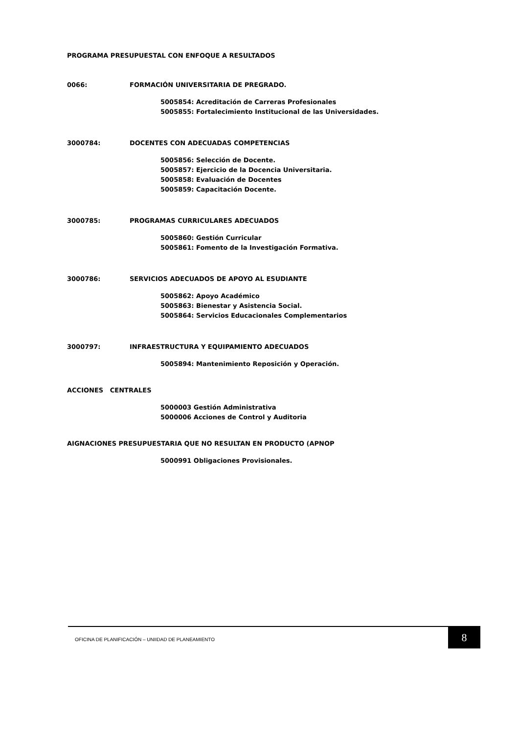PROGRAMA PRESUPUESTAL CON ENFOQUE A RESULTADOS
0066: FORMACIÓN UNIVERSITARIA DE PREGRADO.
5005854: Acreditación de Carreras Profesionales
5005855: Fortalecimiento Institucional de las Universidades.
3000784: DOCENTES CON ADECUADAS COMPETENCIAS
5005856: Selección de Docente.
5005857: Ejercicio de la Docencia Universitaria.
5005858: Evaluación de Docentes
5005859: Capacitación Docente.
3000785: PROGRAMAS CURRICULARES ADECUADOS
5005860: Gestión Curricular
5005861: Fomento de la Investigación Formativa.
3000786: SERVICIOS ADECUADOS DE APOYO AL ESUDIANTE
5005862: Apoyo Académico
5005863: Bienestar y Asistencia Social.
5005864: Servicios Educacionales Complementarios
3000797: INFRAESTRUCTURA Y EQUIPAMIENTO ADECUADOS
5005894: Mantenimiento Reposición y Operación.
ACCIONES CENTRALES
5000003 Gestión Administrativa
5000006 Acciones de Control y Auditoria
AIGNACIONES PRESUPUESTARIA QUE NO RESULTAN EN PRODUCTO (APNOP
5000991 Obligaciones Provisionales.
OFICINA DE PLANIFICACIÓN – UNIIDAD DE PLANEAMIENTO 8